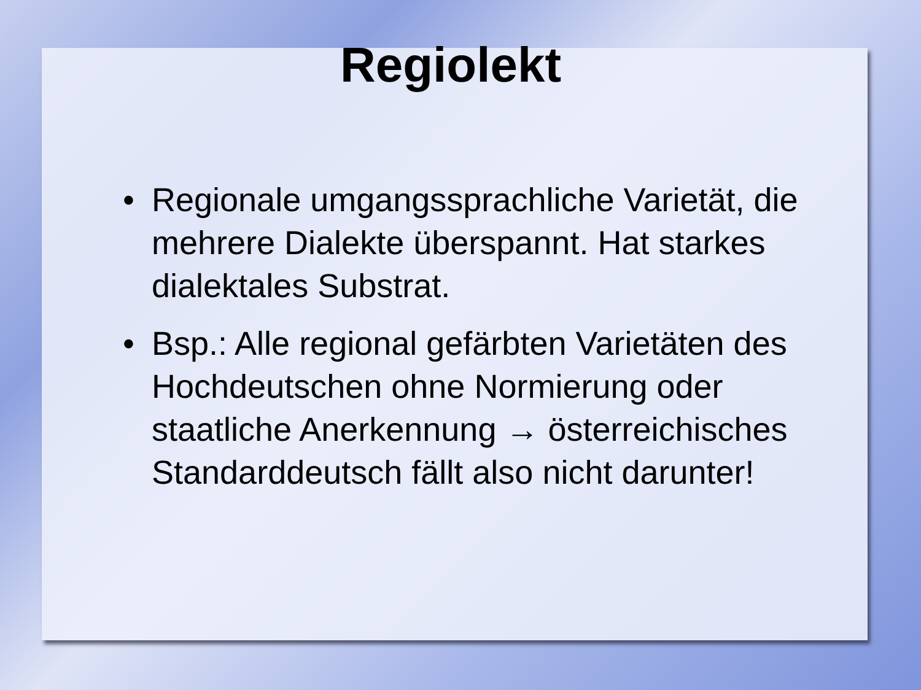Regiolekt
• Regionale umgangssprachliche Varietät, die mehrere Dialekte überspannt. Hat starkes dialektales Substrat.
• Bsp.: Alle regional gefärbten Varietäten des Hochdeutschen ohne Normierung oder staatliche Anerkennung → österreichisches Standarddeutsch fällt also nicht darunter!